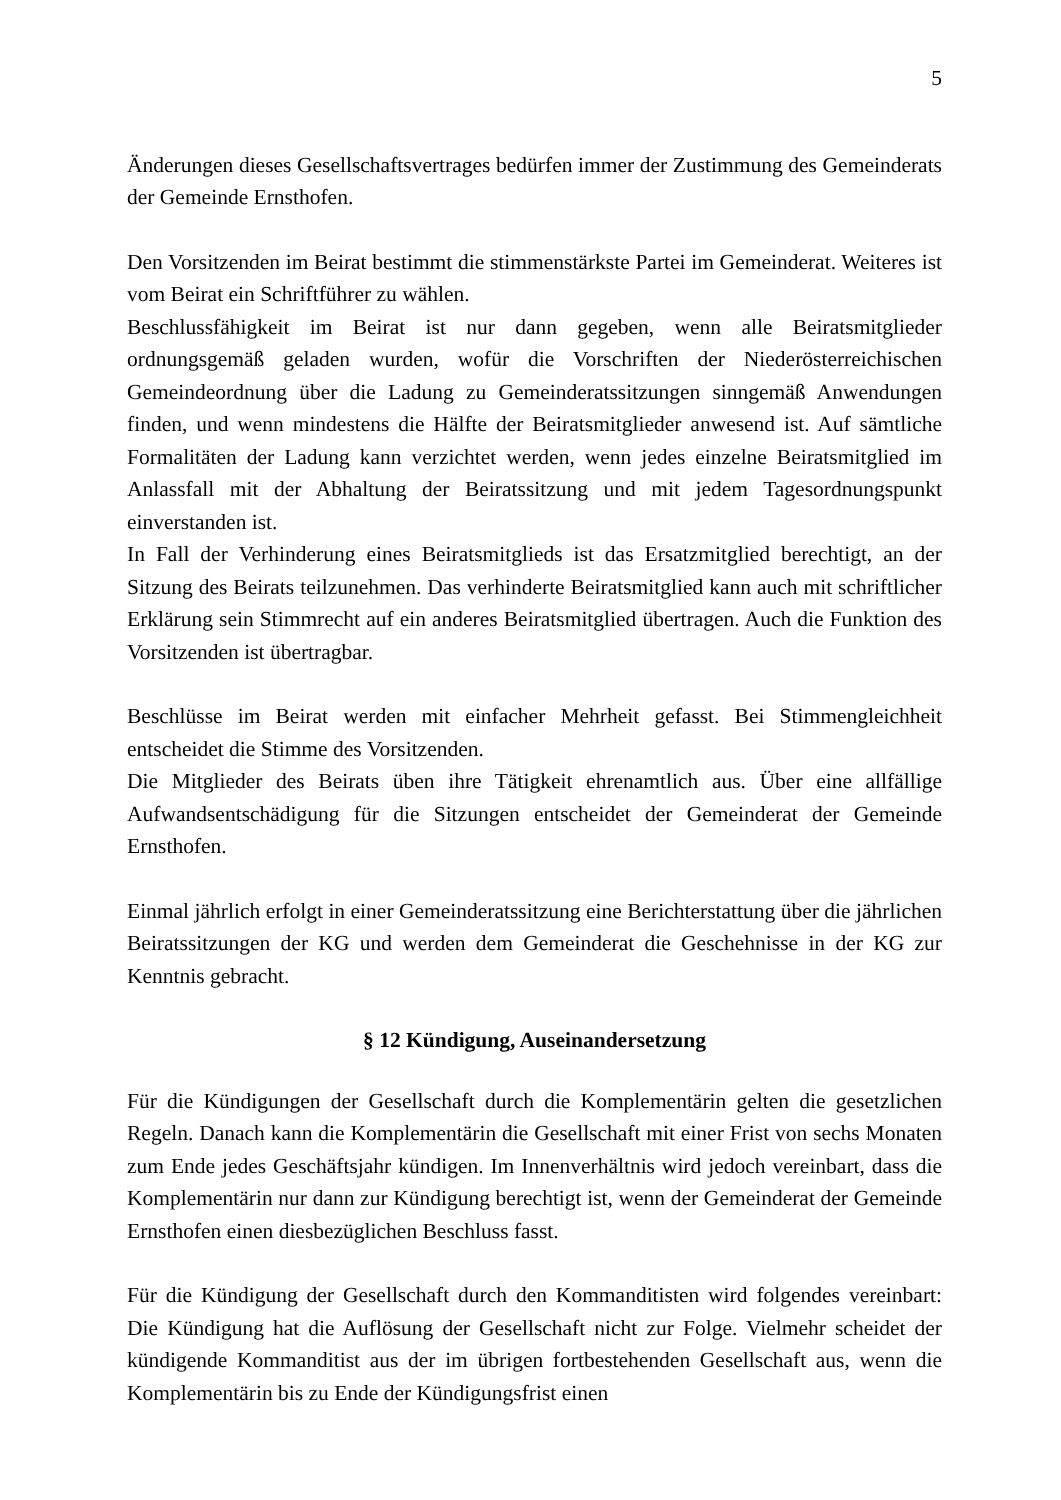5
Änderungen dieses Gesellschaftsvertrages bedürfen immer der Zustimmung des Gemeinderats der Gemeinde Ernsthofen.
Den Vorsitzenden im Beirat bestimmt die stimmenstärkste Partei im Gemeinderat. Weiteres ist vom Beirat ein Schriftführer zu wählen.
Beschlussfähigkeit im Beirat ist nur dann gegeben, wenn alle Beiratsmitglieder ordnungsgemäß geladen wurden, wofür die Vorschriften der Niederösterreichischen Gemeindeordnung über die Ladung zu Gemeinderatssitzungen sinngemäß Anwendungen finden, und wenn mindestens die Hälfte der Beiratsmitglieder anwesend ist. Auf sämtliche Formalitäten der Ladung kann verzichtet werden, wenn jedes einzelne Beiratsmitglied im Anlassfall mit der Abhaltung der Beiratssitzung und mit jedem Tagesordnungspunkt einverstanden ist.
In Fall der Verhinderung eines Beiratsmitglieds ist das Ersatzmitglied berechtigt, an der Sitzung des Beirats teilzunehmen. Das verhinderte Beiratsmitglied kann auch mit schriftlicher Erklärung sein Stimmrecht auf ein anderes Beiratsmitglied übertragen. Auch die Funktion des Vorsitzenden ist übertragbar.
Beschlüsse im Beirat werden mit einfacher Mehrheit gefasst. Bei Stimmengleichheit entscheidet die Stimme des Vorsitzenden.
Die Mitglieder des Beirats üben ihre Tätigkeit ehrenamtlich aus. Über eine allfällige Aufwandsentschädigung für die Sitzungen entscheidet der Gemeinderat der Gemeinde Ernsthofen.
Einmal jährlich erfolgt in einer Gemeinderatssitzung eine Berichterstattung über die jährlichen Beiratssitzungen der KG und werden dem Gemeinderat die Geschehnisse in der KG zur Kenntnis gebracht.
§ 12 Kündigung, Auseinandersetzung
Für die Kündigungen der Gesellschaft durch die Komplementärin gelten die gesetzlichen Regeln. Danach kann die Komplementärin die Gesellschaft mit einer Frist von sechs Monaten zum Ende jedes Geschäftsjahr kündigen. Im Innenverhältnis wird jedoch vereinbart, dass die Komplementärin nur dann zur Kündigung berechtigt ist, wenn der Gemeinderat der Gemeinde Ernsthofen einen diesbezüglichen Beschluss fasst.
Für die Kündigung der Gesellschaft durch den Kommanditisten wird folgendes vereinbart: Die Kündigung hat die Auflösung der Gesellschaft nicht zur Folge. Vielmehr scheidet der kündigende Kommanditist aus der im übrigen fortbestehenden Gesellschaft aus, wenn die Komplementärin bis zu Ende der Kündigungsfrist einen